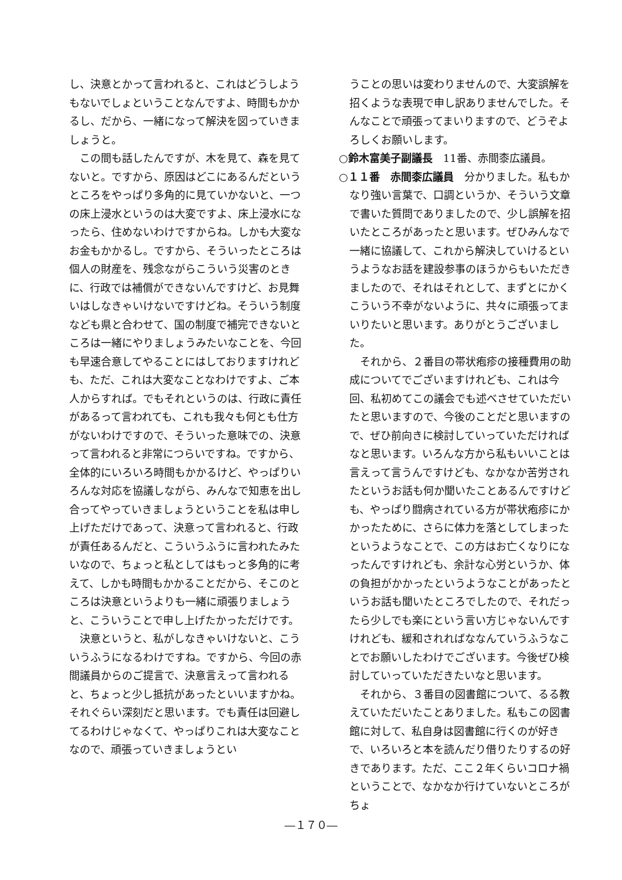し、決意とかって言われると、これはどうしようもないでしょということなんですよ、時間もかかるし、だから、一緒になって解決を図っていきましょうと。
この間も話したんですが、木を見て、森を見てないと。ですから、原因はどこにあるんだというところをやっぱり多角的に見ていかないと、一つの床上浸水というのは大変ですよ、床上浸水になったら、住めないわけですからね。しかも大変なお金もかかるし。ですから、そういったところは個人の財産を、残念ながらこういう災害のときに、行政では補償ができないんですけど、お見舞いはしなきゃいけないですけどね。そういう制度なども県と合わせて、国の制度で補完できないところは一緒にやりましょうみたいなことを、今回も早速合意してやることにはしておりますけれども、ただ、これは大変なことなわけですよ、ご本人からすれば。でもそれというのは、行政に責任があるって言われても、これも我々も何とも仕方がないわけですので、そういった意味での、決意って言われると非常につらいですね。ですから、全体的にいろいろ時間もかかるけど、やっぱりいろんな対応を協議しながら、みんなで知恵を出し合ってやっていきましょうということを私は申し上げただけであって、決意って言われると、行政が責任あるんだと、こういうふうに言われたみたいなので、ちょっと私としてはもっと多角的に考えて、しかも時間もかかることだから、そこのところは決意というよりも一緒に頑張りましょうと、こういうことで申し上げたかっただけです。
決意というと、私がしなきゃいけないと、こういうふうになるわけですね。ですから、今回の赤間議員からのご提言で、決意言えって言われると、ちょっと少し抵抗があったといいますかね。それぐらい深刻だと思います。でも責任は回避してるわけじゃなくて、やっぱりこれは大変なことなので、頑張っていきましょうとい
うことの思いは変わりませんので、大変誤解を招くような表現で申し訳ありませんでした。そんなことで頑張ってまいりますので、どうぞよろしくお願いします。
○鈴木富美子副議長　11番、赤間桼広議員。
○１１番　赤間桼広議員　分かりました。私もかなり強い言葉で、口調というか、そういう文章で書いた質問でありましたので、少し誤解を招いたところがあったと思います。ぜひみんなで一緒に協議して、これから解決していけるというようなお話を建設参事のほうからもいただきましたので、それはそれとして、まずとにかくこういう不幸がないように、共々に頑張ってまいりたいと思います。ありがとうございました。
それから、２番目の帯状疱疹の接種費用の助成についてでございますけれども、これは今回、私初めてこの議会でも述べさせていただいたと思いますので、今後のことだと思いますので、ぜひ前向きに検討していっていただければなと思います。いろんな方から私もいいことは言えって言うんですけども、なかなか苦労されたというお話も何か聞いたことあるんですけども、やっぱり闘病されている方が帯状疱疹にかかったために、さらに体力を落としてしまったというようなことで、この方はお亡くなりになったんですけれども、余計な心労というか、体の負担がかかったというようなことがあったというお話も聞いたところでしたので、それだったら少しでも楽にという言い方じゃないんですけれども、緩和されればななんていうふうなことでお願いしたわけでございます。今後ぜひ検討していっていただきたいなと思います。
それから、３番目の図書館について、るる教えていただいたことありました。私もこの図書館に対して、私自身は図書館に行くのが好きで、いろいろと本を読んだり借りたりするの好きであります。ただ、ここ２年くらいコロナ禍ということで、なかなか行けていないところがちょ
―１７０―